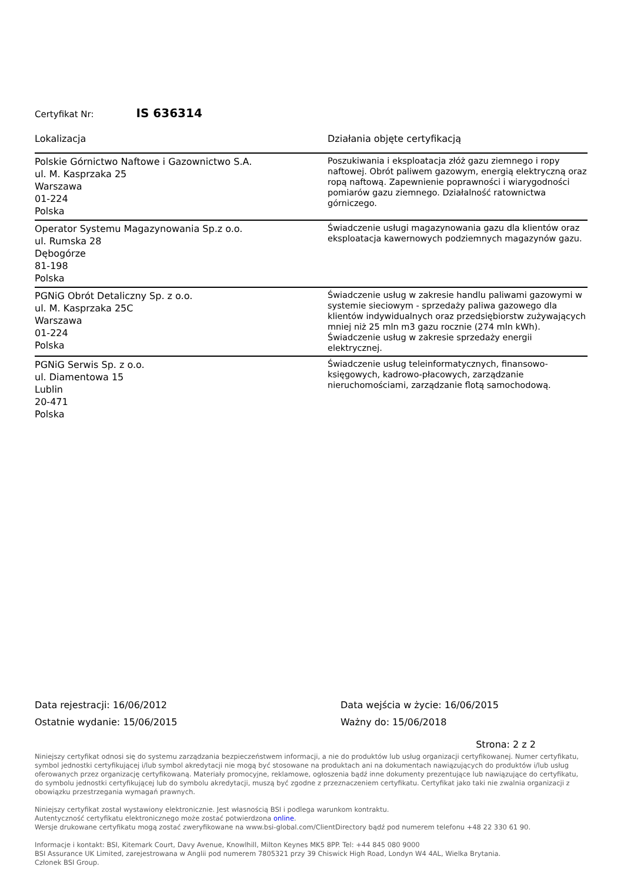Certyfikat Nr: IS 636314
| Lokalizacja | Działania objęte certyfikacją |
| --- | --- |
| Polskie Górnictwo Naftowe i Gazownictwo S.A. ul. M. Kasprzaka 25 Warszawa 01-224 Polska | Poszukiwania i eksploatacja złóż gazu ziemnego i ropy naftowej. Obrót paliwem gazowym, energią elektryczną oraz ropą naftową. Zapewnienie poprawności i wiarygodności pomiarów gazu ziemnego. Działalność ratownictwa górniczego. |
| Operator Systemu Magazynowania Sp.z o.o. ul. Rumska 28 Dębogórze 81-198 Polska | Świadczenie usługi magazynowania gazu dla klientów oraz eksploatacja kawernowych podziemnych magazynów gazu. |
| PGNiG Obrót Detaliczny Sp. z o.o. ul. M. Kasprzaka 25C Warszawa 01-224 Polska | Świadczenie usług w zakresie handlu paliwami gazowymi w systemie sieciowym - sprzedaży paliwa gazowego dla klientów indywidualnych oraz przedsiębiorstw zużywających mniej niż 25 mln m3 gazu rocznie (274 mln kWh). Świadczenie usług w zakresie sprzedaży energii elektrycznej. |
| PGNiG Serwis Sp. z o.o. ul. Diamentowa 15 Lublin 20-471 Polska | Świadczenie usług teleinformatycznych, finansowo-księgowych, kadrowo-płacowych, zarządzanie nieruchomościami, zarządzanie flotą samochodową. |
Data rejestracji: 16/06/2012
Ostatnie wydanie: 15/06/2015
Data wejścia w życie: 16/06/2015
Ważny do: 15/06/2018
Strona: 2 z 2
Niniejszy certyfikat odnosi się do systemu zarządzania bezpieczeństwem informacji, a nie do produktów lub usług organizacji certyfikowanej. Numer certyfikatu, symbol jednostki certyfikującej i/lub symbol akredytacji nie mogą być stosowane na produktach ani na dokumentach nawiązujących do produktów i/lub usług oferowanych przez organizację certyfikowaną. Materiały promocyjne, reklamowe, ogłoszenia bądź inne dokumenty prezentujące lub nawiązujące do certyfikatu, do symbolu jednostki certyfikującej lub do symbolu akredytacji, muszą być zgodne z przeznaczeniem certyfikatu. Certyfikat jako taki nie zwalnia organizacji z obowiązku przestrzegania wymagań prawnych.
Niniejszy certyfikat został wystawiony elektronicznie. Jest własnością BSI i podlega warunkom kontraktu.
Autentyczność certyfikatu elektronicznego może zostać potwierdzona online.
Wersje drukowane certyfikatu mogą zostać zweryfikowane na www.bsi-global.com/ClientDirectory bądź pod numerem telefonu +48 22 330 61 90.
Informacje i kontakt: BSI, Kitemark Court, Davy Avenue, Knowlhill, Milton Keynes MK5 8PP. Tel: +44 845 080 9000
BSI Assurance UK Limited, zarejestrowana w Anglii pod numerem 7805321 przy 39 Chiswick High Road, Londyn W4 4AL, Wielka Brytania.
Członek BSI Group.